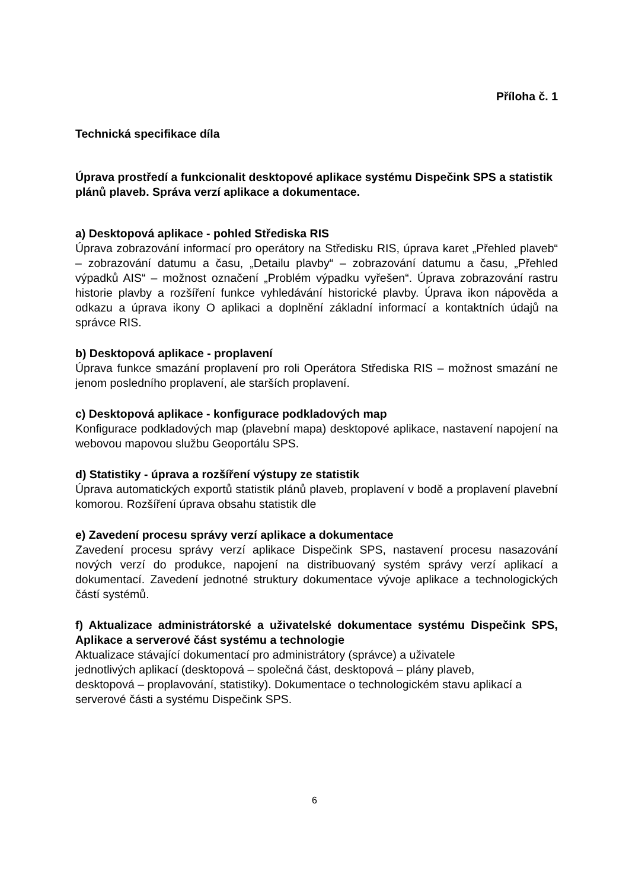Příloha č. 1
Technická specifikace díla
Úprava prostředí a funkcionalit desktopové aplikace systému Dispečink SPS a statistik plánů plaveb. Správa verzí aplikace a dokumentace.
a) Desktopová aplikace - pohled Střediska RIS
Úprava zobrazování informací pro operátory na Středisku RIS, úprava karet „Přehled plaveb“ – zobrazování datumu a času, „Detailu plavby“ – zobrazování datumu a času, „Přehled výpadků AIS“ – možnost označení „Problém výpadku vyřešen“. Úprava zobrazování rastru historie plavby a rozšíření funkce vyhledávání historické plavby. Úprava ikon nápověda a odkazu a úprava ikony O aplikaci a doplnění základní informací a kontaktních údajů na správce RIS.
b) Desktopová aplikace - proplavení
Úprava funkce smazání proplavení pro roli Operátora Střediska RIS – možnost smazání ne jenom posledního proplavení, ale starších proplavení.
c) Desktopová aplikace - konfigurace podkladových map
Konfigurace podkladových map (plavební mapa) desktopové aplikace, nastavení napojení na webovou mapovou službu Geoportálu SPS.
d) Statistiky - úprava a rozšíření výstupy ze statistik
Úprava automatických exportů statistik plánů plaveb, proplavení v bodě a proplavení plavební komorou. Rozšíření úprava obsahu statistik dle
e) Zavedení procesu správy verzí aplikace a dokumentace
Zavedení procesu správy verzí aplikace Dispečink SPS, nastavení procesu nasazování nových verzí do produkce, napojení na distribuovaný systém správy verzí aplikací a dokumentací. Zavedení jednotné struktury dokumentace vývoje aplikace a technologických částí systémů.
f) Aktualizace administrátorské a uživatelské dokumentace systému Dispečink SPS, Aplikace a serverové část systému a technologie
Aktualizace stávající dokumentací pro administrátory (správce) a uživatele
jednotlivých aplikací (desktopová – společná část, desktopová – plány plaveb,
desktopová – proplavování, statistiky). Dokumentace o technologickém stavu aplikací a serverové části a systému Dispečink SPS.
6